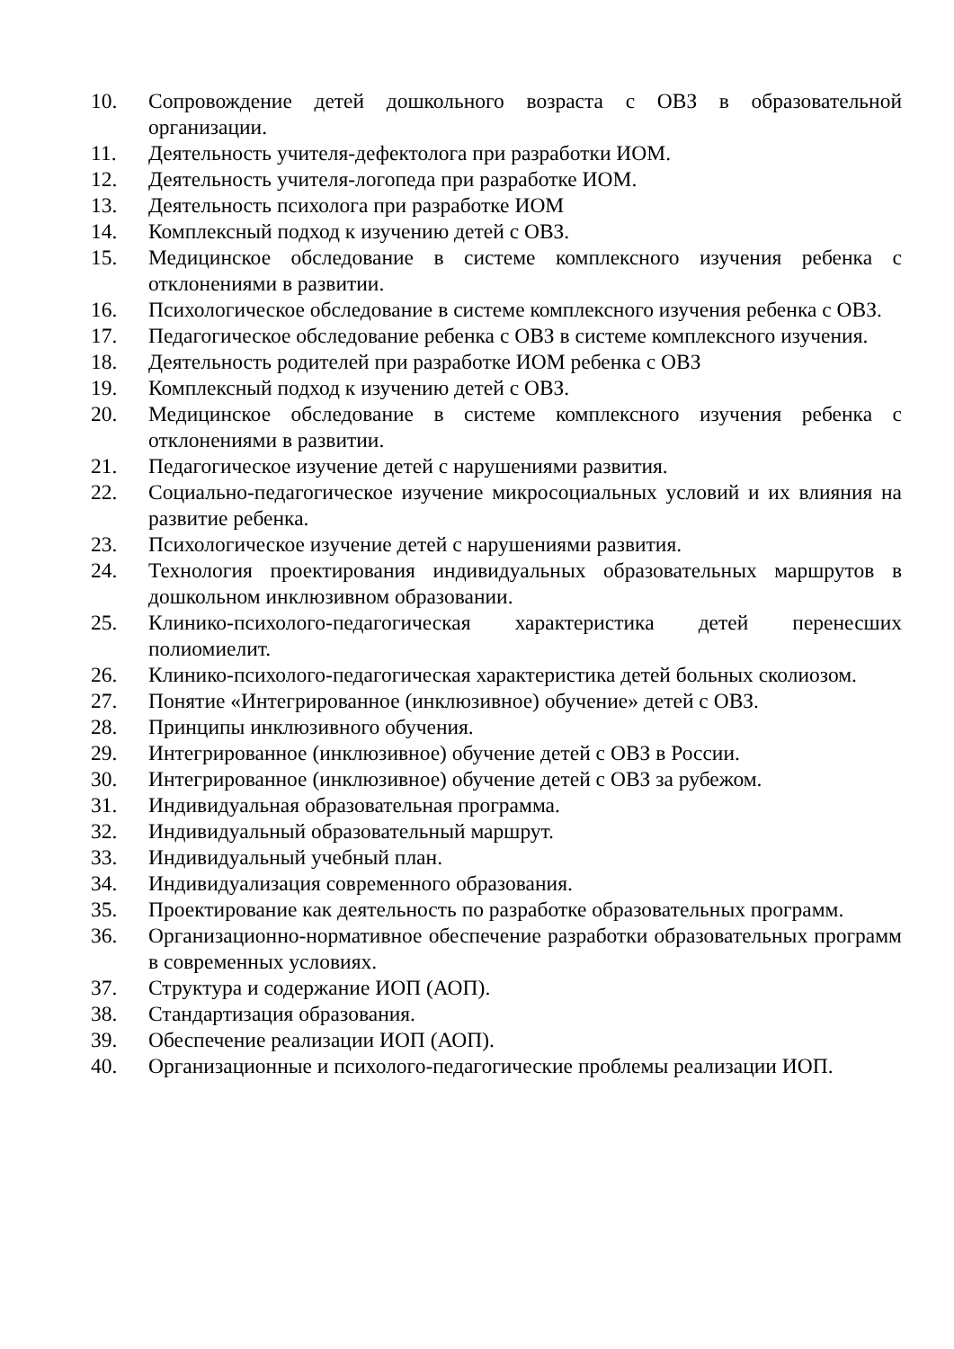10. Сопровождение детей дошкольного возраста с ОВЗ в образовательной организации.
11. Деятельность учителя-дефектолога при разработки ИОМ.
12. Деятельность учителя-логопеда при разработке ИОМ.
13. Деятельность психолога при разработке ИОМ
14. Комплексный подход к изучению детей с ОВЗ.
15. Медицинское обследование в системе комплексного изучения ребенка с отклонениями в развитии.
16. Психологическое обследование в системе комплексного изучения ребенка с ОВЗ.
17. Педагогическое обследование ребенка с ОВЗ в системе комплексного изучения.
18. Деятельность родителей при разработке ИОМ ребенка с ОВЗ
19. Комплексный подход к изучению детей с ОВЗ.
20. Медицинское обследование в системе комплексного изучения ребенка с отклонениями в развитии.
21. Педагогическое изучение детей с нарушениями развития.
22. Социально-педагогическое изучение микросоциальных условий и их влияния на развитие ребенка.
23. Психологическое изучение детей с нарушениями развития.
24. Технология проектирования индивидуальных образовательных маршрутов в дошкольном инклюзивном образовании.
25. Клинико-психолого-педагогическая характеристика детей перенесших полиомиелит.
26. Клинико-психолого-педагогическая характеристика детей больных сколиозом.
27. Понятие «Интегрированное (инклюзивное) обучение» детей с ОВЗ.
28. Принципы инклюзивного обучения.
29. Интегрированное (инклюзивное) обучение детей с ОВЗ в России.
30. Интегрированное (инклюзивное) обучение детей с ОВЗ за рубежом.
31. Индивидуальная образовательная программа.
32. Индивидуальный образовательный маршрут.
33. Индивидуальный учебный план.
34. Индивидуализация современного образования.
35. Проектирование как деятельность по разработке образовательных программ.
36. Организационно-нормативное обеспечение разработки образовательных программ в современных условиях.
37. Структура и содержание ИОП (АОП).
38. Стандартизация образования.
39. Обеспечение реализации ИОП (АОП).
40. Организационные и психолого-педагогические проблемы реализации ИОП.